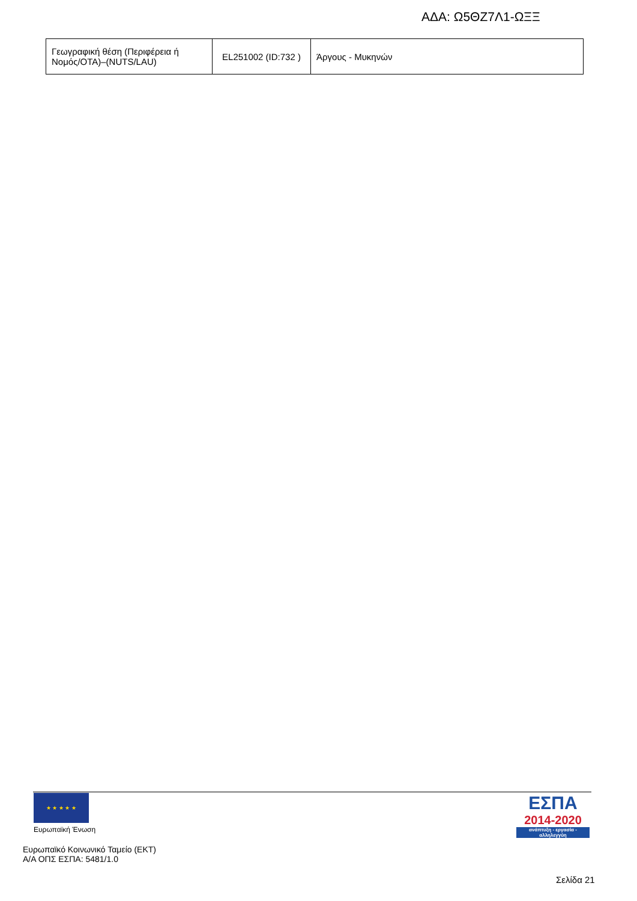ΑΔΑ: Ω5ΘΖ7Λ1-ΩΞΞ
| Γεωγραφική θέση (Περιφέρεια ή Νομός/ΟΤΑ)–(NUTS/LAU) | EL251002 (ID:732 ) | Άργους - Μυκηνών |
★ ★ ★ ★ ★
Ευρωπαϊκή Ένωση
ΕΣΠΑ
2014-2020
ανάπτυξη - εργασία - αλληλεγγύη
Ευρωπαϊκό Κοινωνικό Ταμείο (ΕΚΤ)
Α/Α ΟΠΣ ΕΣΠΑ: 5481/1.0
Σελίδα 21